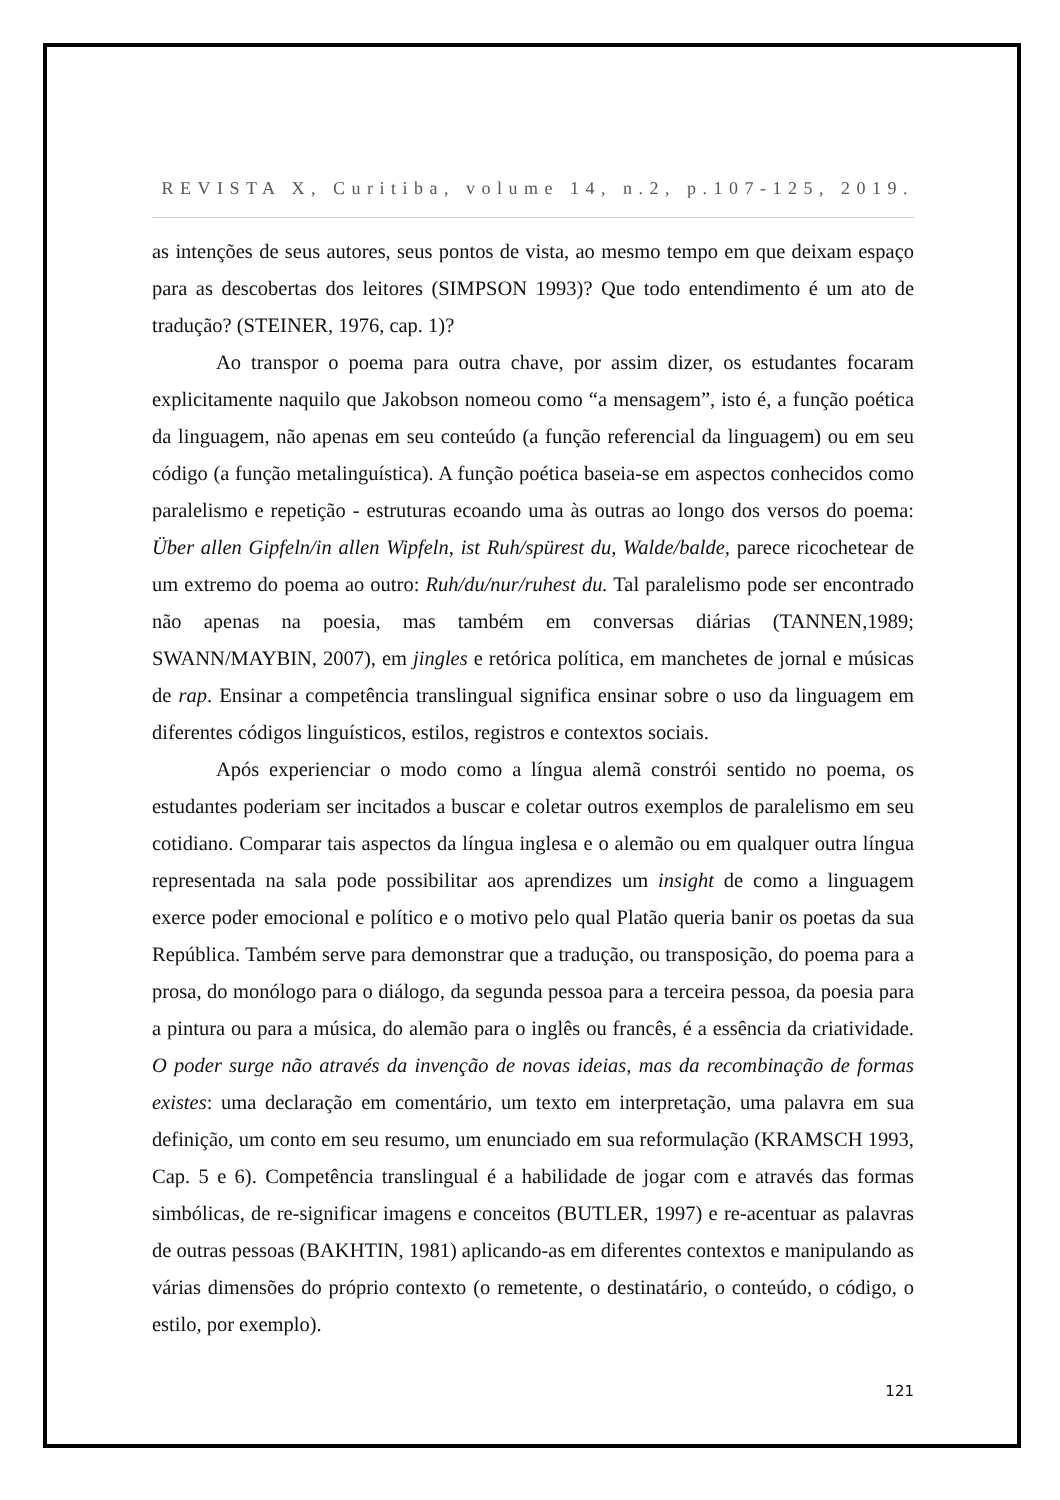REVISTA X, Curitiba, volume 14, n.2, p.107-125, 2019.
as intenções de seus autores, seus pontos de vista, ao mesmo tempo em que deixam espaço para as descobertas dos leitores (SIMPSON 1993)? Que todo entendimento é um ato de tradução? (STEINER, 1976, cap. 1)?
Ao transpor o poema para outra chave, por assim dizer, os estudantes focaram explicitamente naquilo que Jakobson nomeou como “a mensagem”, isto é, a função poética da linguagem, não apenas em seu conteúdo (a função referencial da linguagem) ou em seu código (a função metalinguística). A função poética baseia-se em aspectos conhecidos como paralelismo e repetição - estruturas ecoando uma às outras ao longo dos versos do poema: Über allen Gipfeln/in allen Wipfeln, ist Ruh/spürest du, Walde/balde, parece ricochetear de um extremo do poema ao outro: Ruh/du/nur/ruhest du. Tal paralelismo pode ser encontrado não apenas na poesia, mas também em conversas diárias (TANNEN,1989; SWANN/MAYBIN, 2007), em jingles e retórica política, em manchetes de jornal e músicas de rap. Ensinar a competência translingual significa ensinar sobre o uso da linguagem em diferentes códigos linguísticos, estilos, registros e contextos sociais.
Após experienciar o modo como a língua alemã constrói sentido no poema, os estudantes poderiam ser incitados a buscar e coletar outros exemplos de paralelismo em seu cotidiano. Comparar tais aspectos da língua inglesa e o alemão ou em qualquer outra língua representada na sala pode possibilitar aos aprendizes um insight de como a linguagem exerce poder emocional e político e o motivo pelo qual Platão queria banir os poetas da sua República. Também serve para demonstrar que a tradução, ou transposição, do poema para a prosa, do monólogo para o diálogo, da segunda pessoa para a terceira pessoa, da poesia para a pintura ou para a música, do alemão para o inglês ou francês, é a essência da criatividade. O poder surge não através da invenção de novas ideias, mas da recombinação de formas existes: uma declaração em comentário, um texto em interpretação, uma palavra em sua definição, um conto em seu resumo, um enunciado em sua reformulação (KRAMSCH 1993, Cap. 5 e 6). Competência translingual é a habilidade de jogar com e através das formas simbólicas, de re-significar imagens e conceitos (BUTLER, 1997) e re-acentuar as palavras de outras pessoas (BAKHTIN, 1981) aplicando-as em diferentes contextos e manipulando as várias dimensões do próprio contexto (o remetente, o destinatário, o conteúdo, o código, o estilo, por exemplo).
121